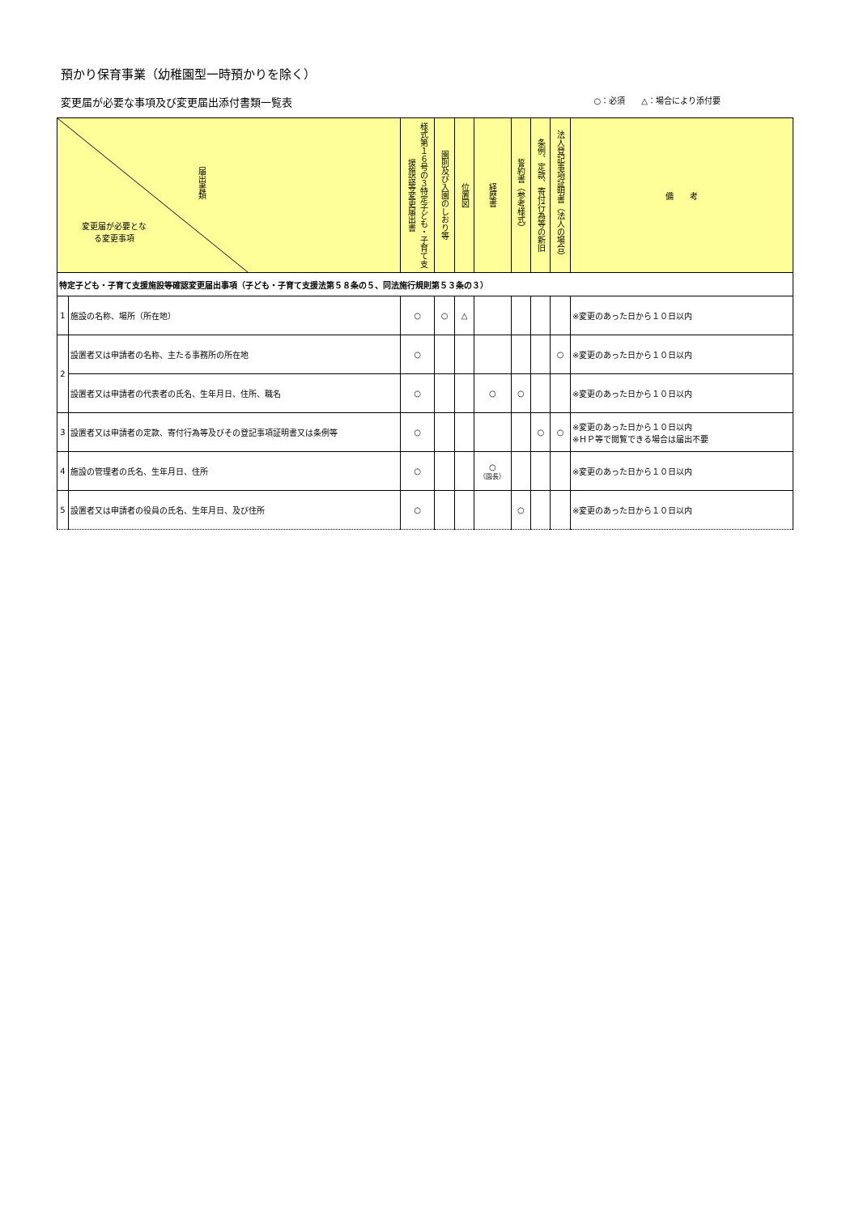預かり保育事業（幼稚園型一時預かりを除く）
変更届が必要な事項及び変更届出添付書類一覧表 ○：必須　　△：場合により添付要
| 届出書類 変更届が必要となる変更事項 | | 様式第１６号の３特定子ども・子育て支援施設等変更届出書 | 園則及び入園のしおり等 | 位置図 | 経歴書 | 誓約書（参考様式） | 条例、定款、寄付行為等の新旧 | 法人登記事項証明書（法人の場合） | 備 考 |
| --- | --- | --- | --- | --- | --- | --- | --- | --- | --- |
| 特定子ども・子育て支援施設等確認変更届出事項（子ども・子育て支援法第５８条の５、同法施行規則第５３条の３） | | | | | | | | | |
| 1 | 施設の名称、場所（所在地） | ○ | ○ | △ | | | | | ※変更のあった日から１０日以内 |
| 2 | 設置者又は申請者の名称、主たる事務所の所在地 | ○ | | | | | | ○ | ※変更のあった日から１０日以内 |
| | 設置者又は申請者の代表者の氏名、生年月日、住所、職名 | ○ | | | ○ | ○ | | | ※変更のあった日から１０日以内 |
| 3 | 設置者又は申請者の定款、寄付行為等及びその登記事項証明書又は条例等 | ○ | | | | | ○ | ○ | ※変更のあった日から１０日以内 ※ＨＰ等で閲覧できる場合は届出不要 |
| 4 | 施設の管理者の氏名、生年月日、住所 | ○ | | | ○ （園長） | | | | ※変更のあった日から１０日以内 |
| 5 | 設置者又は申請者の役員の氏名、生年月日、及び住所 | ○ | | | | ○ | | | ※変更のあった日から１０日以内 |